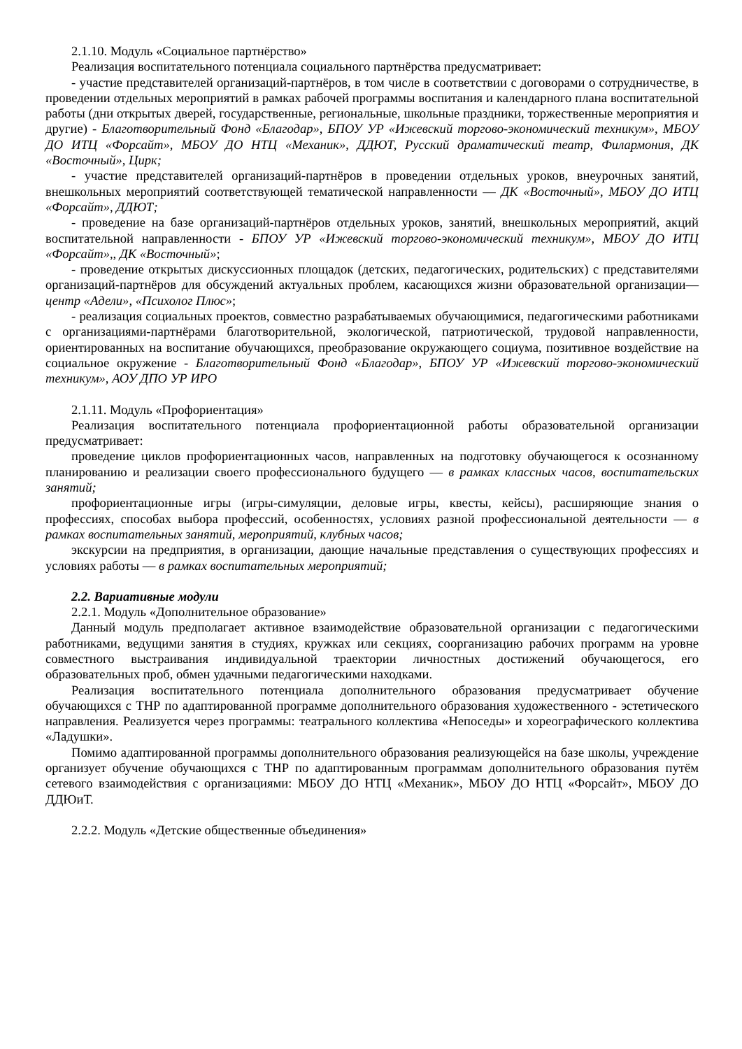2.1.10. Модуль «Социальное партнёрство»
Реализация воспитательного потенциала социального партнёрства предусматривает:
- участие представителей организаций-партнёров, в том числе в соответствии с договорами о сотрудничестве, в проведении отдельных мероприятий в рамках рабочей программы воспитания и календарного плана воспитательной работы (дни открытых дверей, государственные, региональные, школьные праздники, торжественные мероприятия и другие) - Благотворительный Фонд «Благодар», БПОУ УР «Ижевский торгово-экономический техникум», МБОУ ДО ИТЦ «Форсайт», МБОУ ДО НТЦ «Механик», ДДЮТ, Русский драматический театр, Филармония, ДК «Восточный», Цирк;
- участие представителей организаций-партнёров в проведении отдельных уроков, внеурочных занятий, внешкольных мероприятий соответствующей тематической направленности — ДК «Восточный», МБОУ ДО ИТЦ «Форсайт», ДДЮТ;
- проведение на базе организаций-партнёров отдельных уроков, занятий, внешкольных мероприятий, акций воспитательной направленности - БПОУ УР «Ижевский торгово-экономический техникум», МБОУ ДО ИТЦ «Форсайт»,, ДК «Восточный»;
- проведение открытых дискуссионных площадок (детских, педагогических, родительских) с представителями организаций-партнёров для обсуждений актуальных проблем, касающихся жизни образовательной организации— центр «Адели», «Психолог Плюс»;
- реализация социальных проектов, совместно разрабатываемых обучающимися, педагогическими работниками с организациями-партнёрами благотворительной, экологической, патриотической, трудовой направленности, ориентированных на воспитание обучающихся, преобразование окружающего социума, позитивное воздействие на социальное окружение - Благотворительный Фонд «Благодар», БПОУ УР «Ижевский торгово-экономический техникум», АОУ ДПО УР ИРО
2.1.11. Модуль «Профориентация»
Реализация воспитательного потенциала профориентационной работы образовательной организации предусматривает:
проведение циклов профориентационных часов, направленных на подготовку обучающегося к осознанному планированию и реализации своего профессионального будущего — в рамках классных часов, воспитательских занятий;
профориентационные игры (игры-симуляции, деловые игры, квесты, кейсы), расширяющие знания о профессиях, способах выбора профессий, особенностях, условиях разной профессиональной деятельности — в рамках воспитательных занятий, мероприятий, клубных часов;
экскурсии на предприятия, в организации, дающие начальные представления о существующих профессиях и условиях работы — в рамках воспитательных мероприятий;
2.2. Вариативные модули
2.2.1. Модуль «Дополнительное образование»
Данный модуль предполагает активное взаимодействие образовательной организации с педагогическими работниками, ведущими занятия в студиях, кружках или секциях, соорганизацию рабочих программ на уровне совместного выстраивания индивидуальной траектории личностных достижений обучающегося, его образовательных проб, обмен удачными педагогическими находками.
Реализация воспитательного потенциала дополнительного образования предусматривает обучение обучающихся с ТНР по адаптированной программе дополнительного образования художественного - эстетического направления. Реализуется через программы: театрального коллектива «Непоседы» и хореографического коллектива «Ладушки».
Помимо адаптированной программы дополнительного образования реализующейся на базе школы, учреждение организует обучение обучающихся с ТНР по адаптированным программам дополнительного образования путём сетевого взаимодействия с организациями: МБОУ ДО НТЦ «Механик», МБОУ ДО НТЦ «Форсайт», МБОУ ДО ДДЮиТ.
2.2.2. Модуль «Детские общественные объединения»